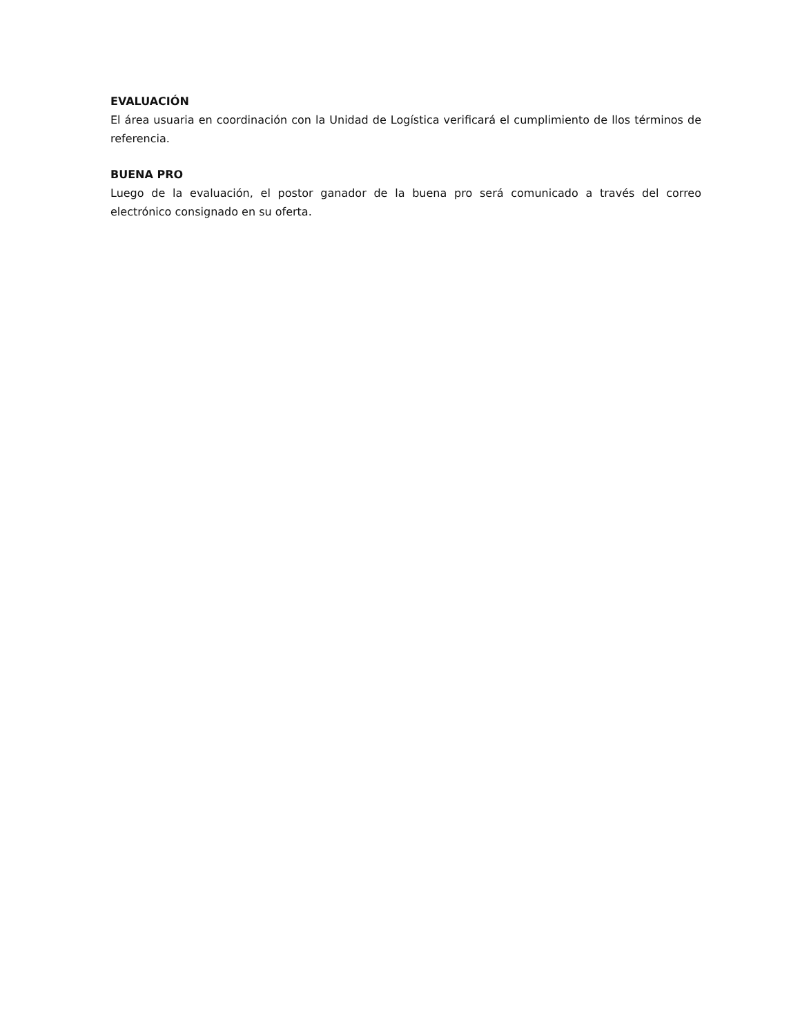EVALUACIÓN
El área usuaria en coordinación con la Unidad de Logística verificará el cumplimiento de llos términos de referencia.
BUENA PRO
Luego de la evaluación, el postor ganador de la buena pro será comunicado a través del correo electrónico consignado en su oferta.